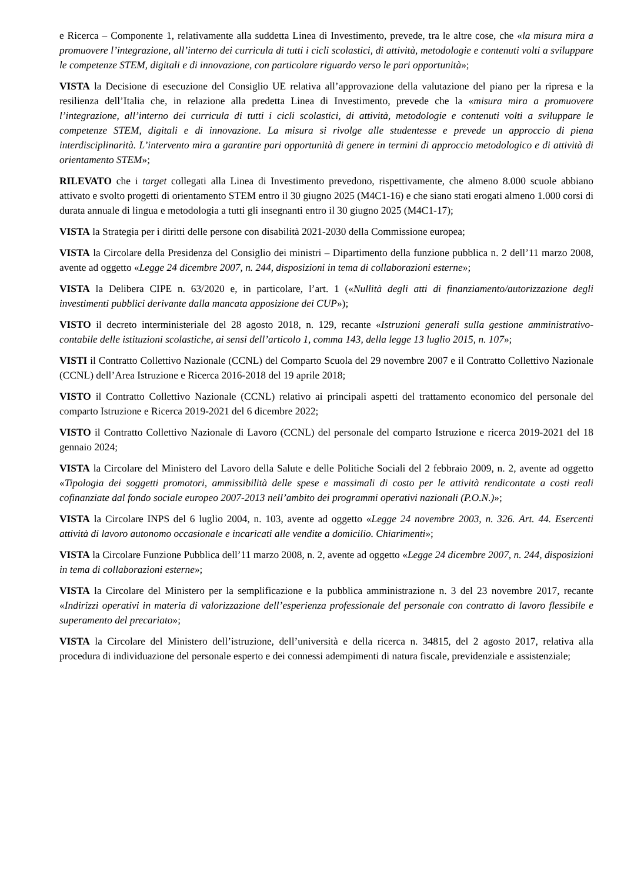e Ricerca – Componente 1, relativamente alla suddetta Linea di Investimento, prevede, tra le altre cose, che «la misura mira a promuovere l’integrazione, all’interno dei curricula di tutti i cicli scolastici, di attività, metodologie e contenuti volti a sviluppare le competenze STEM, digitali e di innovazione, con particolare riguardo verso le pari opportunità»;
VISTA la Decisione di esecuzione del Consiglio UE relativa all’approvazione della valutazione del piano per la ripresa e la resilienza dell’Italia che, in relazione alla predetta Linea di Investimento, prevede che la «misura mira a promuovere l’integrazione, all’interno dei curricula di tutti i cicli scolastici, di attività, metodologie e contenuti volti a sviluppare le competenze STEM, digitali e di innovazione. La misura si rivolge alle studentesse e prevede un approccio di piena interdisciplinarità. L’intervento mira a garantire pari opportunità di genere in termini di approccio metodologico e di attività di orientamento STEM»;
RILEVATO che i target collegati alla Linea di Investimento prevedono, rispettivamente, che almeno 8.000 scuole abbiano attivato e svolto progetti di orientamento STEM entro il 30 giugno 2025 (M4C1-16) e che siano stati erogati almeno 1.000 corsi di durata annuale di lingua e metodologia a tutti gli insegnanti entro il 30 giugno 2025 (M4C1-17);
VISTA la Strategia per i diritti delle persone con disabilità 2021-2030 della Commissione europea;
VISTA la Circolare della Presidenza del Consiglio dei ministri – Dipartimento della funzione pubblica n. 2 dell’11 marzo 2008, avente ad oggetto «Legge 24 dicembre 2007, n. 244, disposizioni in tema di collaborazioni esterne»;
VISTA la Delibera CIPE n. 63/2020 e, in particolare, l’art. 1 («Nullità degli atti di finanziamento/autorizzazione degli investimenti pubblici derivante dalla mancata apposizione dei CUP»);
VISTO il decreto interministeriale del 28 agosto 2018, n. 129, recante «Istruzioni generali sulla gestione amministrativo-contabile delle istituzioni scolastiche, ai sensi dell’articolo 1, comma 143, della legge 13 luglio 2015, n. 107»;
VISTI il Contratto Collettivo Nazionale (CCNL) del Comparto Scuola del 29 novembre 2007 e il Contratto Collettivo Nazionale (CCNL) dell’Area Istruzione e Ricerca 2016-2018 del 19 aprile 2018;
VISTO il Contratto Collettivo Nazionale (CCNL) relativo ai principali aspetti del trattamento economico del personale del comparto Istruzione e Ricerca 2019-2021 del 6 dicembre 2022;
VISTO il Contratto Collettivo Nazionale di Lavoro (CCNL) del personale del comparto Istruzione e ricerca 2019-2021 del 18 gennaio 2024;
VISTA la Circolare del Ministero del Lavoro della Salute e delle Politiche Sociali del 2 febbraio 2009, n. 2, avente ad oggetto «Tipologia dei soggetti promotori, ammissibilità delle spese e massimali di costo per le attività rendicontate a costi reali cofinanziate dal fondo sociale europeo 2007-2013 nell’ambito dei programmi operativi nazionali (P.O.N.)»;
VISTA la Circolare INPS del 6 luglio 2004, n. 103, avente ad oggetto «Legge 24 novembre 2003, n. 326. Art. 44. Esercenti attività di lavoro autonomo occasionale e incaricati alle vendite a domicilio. Chiarimenti»;
VISTA la Circolare Funzione Pubblica dell’11 marzo 2008, n. 2, avente ad oggetto «Legge 24 dicembre 2007, n. 244, disposizioni in tema di collaborazioni esterne»;
VISTA la Circolare del Ministero per la semplificazione e la pubblica amministrazione n. 3 del 23 novembre 2017, recante «Indirizzi operativi in materia di valorizzazione dell’esperienza professionale del personale con contratto di lavoro flessibile e superamento del precariato»;
VISTA la Circolare del Ministero dell’istruzione, dell’università e della ricerca n. 34815, del 2 agosto 2017, relativa alla procedura di individuazione del personale esperto e dei connessi adempimenti di natura fiscale, previdenziale e assistenziale;